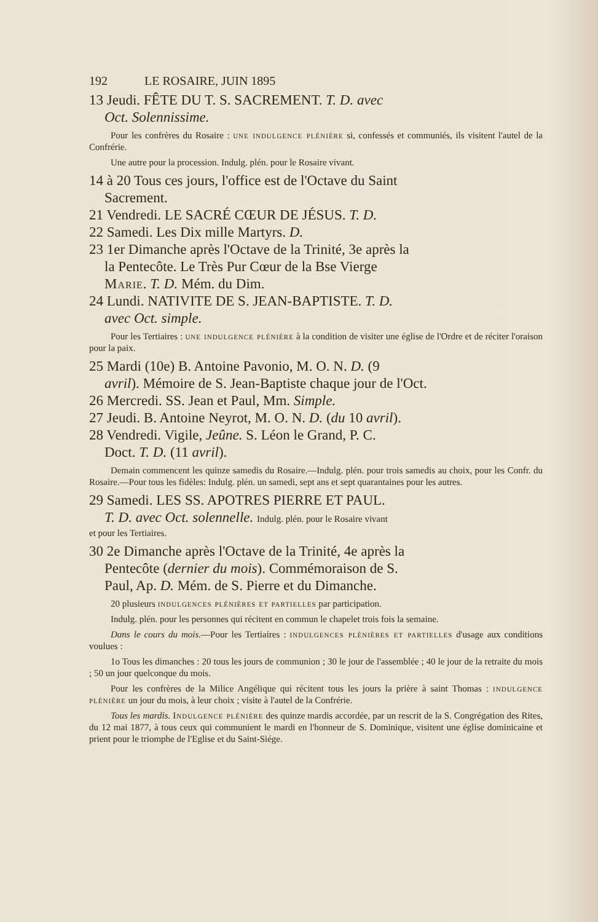192 LE ROSAIRE, JUIN 1895
13 Jeudi. FÊTE DU T. S. SACREMENT. T. D. avec
Oct. Solennissime.
Pour les confrères du Rosaire : une indulgence plénière si, confessés et communiés, ils visitent l'autel de la Confrérie.
Une autre pour la procession. Indulg. plén. pour le Rosaire vivant.
14 à 20 Tous ces jours, l'office est de l'Octave du Saint
Sacrement.
21 Vendredi. LE SACRÉ CŒUR DE JÉSUS. T. D.
22 Samedi. Les Dix mille Martyrs. D.
23 1er Dimanche après l'Octave de la Trinité, 3e après la
la Pentecôte. Le Très Pur Cœur de la Bse Vierge
Marie. T. D. Mém. du Dim.
24 Lundi. NATIVITE DE S. JEAN-BAPTISTE. T. D.
avec Oct. simple.
Pour les Tertiaires : une indulgence plénière à la condition de visiter une église de l'Ordre et de réciter l'oraison pour la paix.
25 Mardi (10e) B. Antoine Pavonio, M. O. N. D. (9
avril). Mémoire de S. Jean-Baptiste chaque jour de l'Oct.
26 Mercredi. SS. Jean et Paul, Mm. Simple.
27 Jeudi. B. Antoine Neyrot, M. O. N. D. (du 10 avril).
28 Vendredi. Vigile, Jeûne. S. Léon le Grand, P. C.
Doct. T. D. (11 avril).
Demain commencent les quinze samedis du Rosaire.—Indulg. plén. pour trois samedis au choix, pour les Confr. du Rosaire.—Pour tous les fidèles: Indulg. plén. un samedi, sept ans et sept quarantaines pour les autres.
29 Samedi. LES SS. APOTRES PIERRE ET PAUL.
T. D. avec Oct. solennelle. Indulg. plén. pour le Rosaire vivant
et pour les Tertiaires.
30 2e Dimanche après l'Octave de la Trinité, 4e après la
Pentecôte (dernier du mois). Commémoraison de S.
Paul, Ap. D. Mém. de S. Pierre et du Dimanche.
20 plusieurs indulgences plénières et partielles par participation.
Indulg. plén. pour les personnes qui récitent en commun le chapelet trois fois la semaine.
Dans le cours du mois.—Pour les Tertiaires : indulgences plénières et partielles d'usage aux conditions voulues :
1o Tous les dimanches : 20 tous les jours de communion ; 30 le jour de l'assemblée ; 40 le jour de la retraite du mois ; 50 un jour quelconque du mois.
Pour les confrères de la Milice Angélique qui récitent tous les jours la prière à saint Thomas : indulgence plénière un jour du mois, à leur choix ; visite à l'autel de la Confrérie.
Tous les mardis. Indulgence plénière des quinze mardis accordée, par un rescrit de la S. Congrégation des Rites, du 12 mai 1877, à tous ceux qui communient le mardi en l'honneur de S. Dominique, visitent une église dominicaine et prient pour le triomphe de l'Eglise et du Saint-Siége.